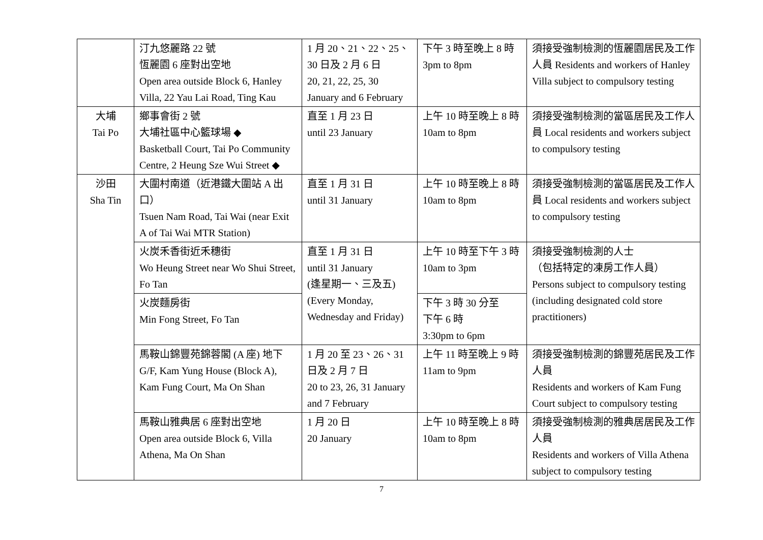| | 汀九悠麗路 22 號 恆麗園 6 座對出空地 Open area outside Block 6, Hanley Villa, 22 Yau Lai Road, Ting Kau | 1 月 20、21、22、25、30 日及 2 月 6 日 20, 21, 22, 25, 30 January and 6 February | 下午 3 時至晚上 8 時 3pm to 8pm | 須接受強制檢測的恆麗園居民及工作人員 Residents and workers of Hanley Villa subject to compulsory testing |
| 大埔 Tai Po | 鄉事會街 2 號 大埔社區中心籃球場 ◆ Basketball Court, Tai Po Community Centre, 2 Heung Sze Wui Street ◆ | 直至 1 月 23 日 until 23 January | 上午 10 時至晚上 8 時 10am to 8pm | 須接受強制檢測的當區居民及工作人員 Local residents and workers subject to compulsory testing |
| 沙田 Sha Tin | 大圍村南道（近港鐵大圍站 A 出口） Tsuen Nam Road, Tai Wai (near Exit A of Tai Wai MTR Station) | 直至 1 月 31 日 until 31 January | 上午 10 時至晚上 8 時 10am to 8pm | 須接受強制檢測的當區居民及工作人員 Local residents and workers subject to compulsory testing |
| | 火炭禾香街近禾穗街 Wo Heung Street near Wo Shui Street, Fo Tan | 直至 1 月 31 日 until 31 January (逢星期一、三及五) (Every Monday, Wednesday and Friday) | 上午 10 時至下午 3 時 10am to 3pm | 須接受強制檢測的人士 （包括特定的凍房工作人員） Persons subject to compulsory testing (including designated cold store practitioners) |
| | 火炭麵房街 Min Fong Street, Fo Tan | | 下午 3 時 30 分至 下午 6 時 3:30pm to 6pm | |
| | 馬鞍山錦豐苑錦蓉閣 (A 座) 地下 G/F, Kam Yung House (Block A), Kam Fung Court, Ma On Shan | 1 月 20 至 23、26、31 日及 2 月 7 日 20 to 23, 26, 31 January and 7 February | 上午 11 時至晚上 9 時 11am to 9pm | 須接受強制檢測的錦豐苑居民及工作人員 Residents and workers of Kam Fung Court subject to compulsory testing |
| | 馬鞍山雅典居 6 座對出空地 Open area outside Block 6, Villa Athena, Ma On Shan | 1 月 20 日 20 January | 上午 10 時至晚上 8 時 10am to 8pm | 須接受強制檢測的雅典居居民及工作人員 Residents and workers of Villa Athena subject to compulsory testing |
7